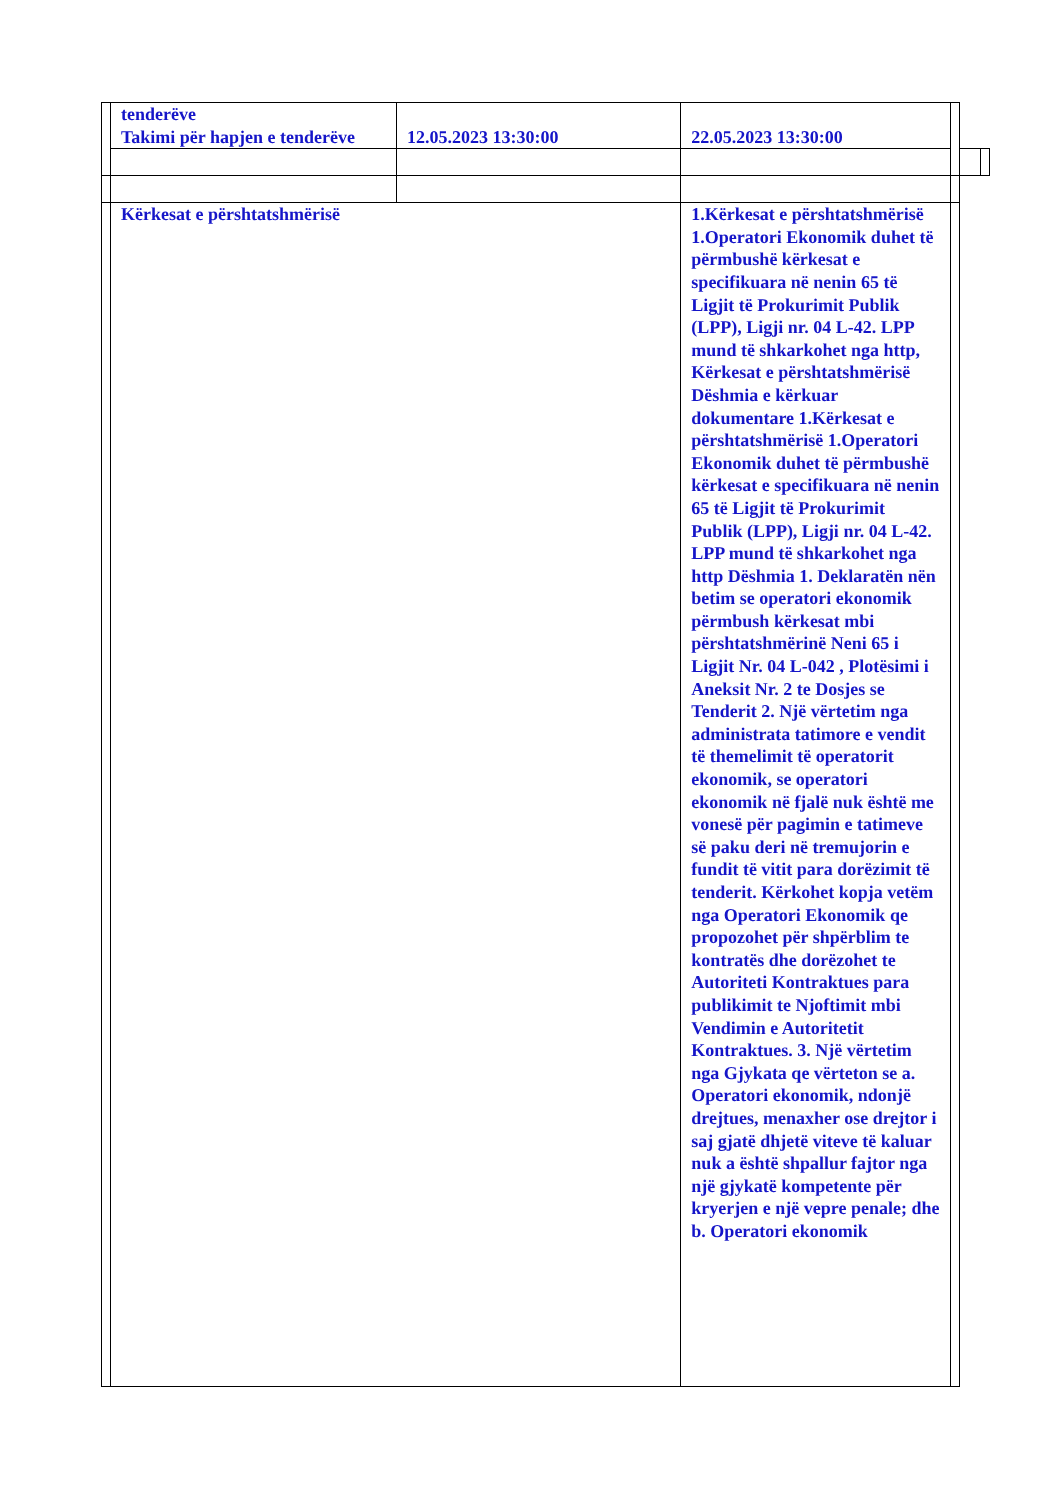| | tenderëve Takimi për hapjen e tenderëve | 12.05.2023 13:30:00 | 22.05.2023 13:30:00 | | | |
| | Kërkesat e përshtatshmërisë | | 1.Kërkesat e përshtatshmërisë 1.Operatori Ekonomik duhet të përmbushë kërkesat e specifikuara në nenin 65 të Ligjit të Prokurimit Publik (LPP), Ligji nr. 04 L-42. LPP mund të shkarkohet nga http, Kërkesat e përshtatshmërisë Dëshmia e kërkuar dokumentare 1.Kërkesat e përshtatshmërisë 1.Operatori Ekonomik duhet të përmbushë kërkesat e specifikuara në nenin 65 të Ligjit të Prokurimit Publik (LPP), Ligji nr. 04 L-42. LPP mund të shkarkohet nga http Dëshmia 1. Deklaratën nën betim se operatori ekonomik përmbush kërkesat mbi përshtatshmërinë Neni 65 i Ligjit Nr. 04 L-042 , Plotësimi i Aneksit Nr. 2 te Dosjes se Tenderit 2. Një vërtetim nga administrata tatimore e vendit të themelimit të operatorit ekonomik, se operatori ekonomik në fjalë nuk është me vonesë për pagimin e tatimeve së paku deri në tremujorin e fundit të vitit para dorëzimit të tenderit. Kërkohet kopja vetëm nga Operatori Ekonomik qe propozohet për shpërblim te kontratës dhe dorëzohet te Autoriteti Kontraktues para publikimit te Njoftimit mbi Vendimin e Autoritetit Kontraktues. 3. Një vërtetim nga Gjykata qe vërteton se a. Operatori ekonomik, ndonjë drejtues, menaxher ose drejtor i saj gjatë dhjetë viteve të kaluar nuk a është shpallur fajtor nga një gjykatë kompetente për kryerjen e një vepre penale; dhe b. Operatori ekonomik | | | |